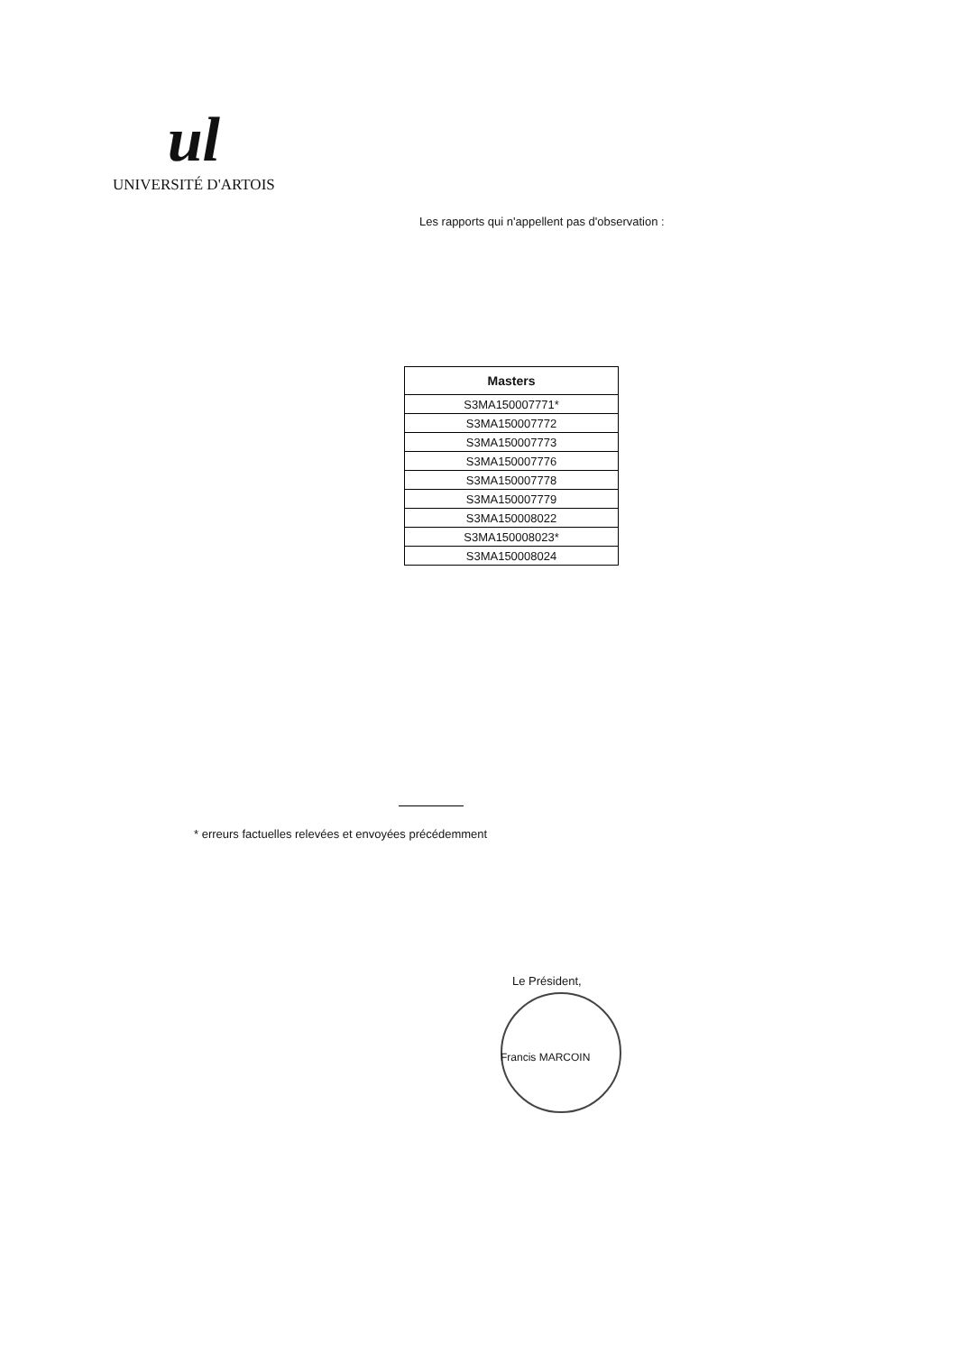ul
UNIVERSITÉ D'ARTOIS
Les rapports qui n'appellent pas d'observation :
| Masters |
| --- |
| S3MA150007771* |
| S3MA150007772 |
| S3MA150007773 |
| S3MA150007776 |
| S3MA150007778 |
| S3MA150007779 |
| S3MA150008022 |
| S3MA150008023* |
| S3MA150008024 |
* erreurs factuelles relevées et envoyées précédemment
Le Président,
Francis MARCOIN